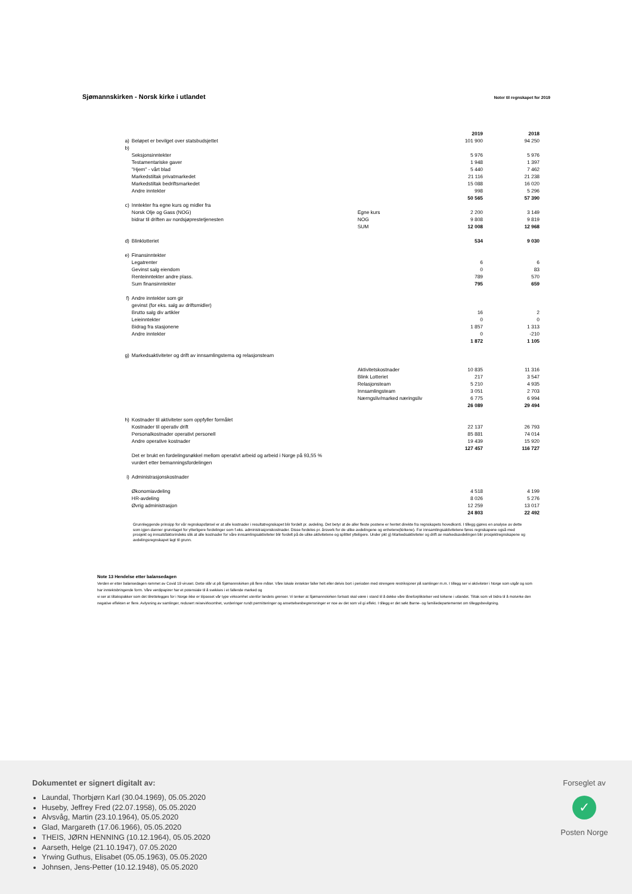Sjømannskirken - Norsk kirke i utlandet Noter til regnskapet for 2019
| | | | 2019 | 2018 |
| a) | Beløpet er bevilget over statsbudsjettet | | 101 900 | 94 250 |
| b) | | | | |
| | Seksjonsinntekter | | 5 976 | 5 976 |
| | Testamentariske gaver | | 1 948 | 1 397 |
| | "Hjem" - vårt blad | | 5 440 | 7 462 |
| | Markedstiltak privatmarkedet | | 21 116 | 21 238 |
| | Markedstiltak bedriftsmarkedet | | 15 088 | 16 020 |
| | Andre inntekter | | 998 | 5 296 |
| | | | 50 565 | 57 390 |
| c) | Inntekter fra egne kurs og midler fra | | | |
| | Norsk Olje og Gass (NOG) | Egne kurs | 2 200 | 3 149 |
| | bidrar til driften av nordsjøprestetjenesten | NOG | 9 808 | 9 819 |
| | | SUM | 12 008 | 12 968 |
| d) | Blinklotteriet | | 534 | 9 030 |
| e) | Finansinntekter | | | |
| | Legatrenter | | 6 | 6 |
| | Gevinst salg eiendom | | 0 | 83 |
| | Renteinntekter andre plass. | | 789 | 570 |
| | Sum finansinntekter | | 795 | 659 |
| f) | Andre inntekter som gir | | | |
| | gevinst (for eks. salg av driftsmidler) | | | |
| | Brutto salg div artikler | | 16 | 2 |
| | Leieinntekter | | 0 | 0 |
| | Bidrag fra stasjonene | | 1 857 | 1 313 |
| | Andre inntekter | | 0 | -210 |
| | | | 1 872 | 1 105 |
| g) | Markedsaktiviteter og drift av innsamlingstema og relasjonsteam | | | |
| | | Aktivitetskostnader | 10 835 | 11 316 |
| | | Blink Lotteriet | 217 | 3 547 |
| | | Relasjonsteam | 5 210 | 4 935 |
| | | Innsamlingsteam | 3 051 | 2 703 |
| | | Nærngsliv/marked næringsliv | 6 775 | 6 994 |
| | | | 26 089 | 29 494 |
| h) | Kostnader til aktiviteter som oppfyller formålet | | | |
| | Kostnader til operativ drift | | 22 137 | 26 793 |
| | Personalkostnader operativt personell | | 85 881 | 74 014 |
| | Andre operative kostnader | | 19 439 | 15 920 |
| | | | 127 457 | 116 727 |
| | Det er brukt en fordelingsnøkkel mellom operativt arbeid og arbeid i Norge på 93,55 % | | | |
| | vurdert etter bemanningsfordelingen | | | |
| i) | Administrasjonskostnader | | | |
| | Økonomiavdeling | | 4 518 | 4 199 |
| | HR-avdeling | | 8 026 | 5 276 |
| | Øvrig administrasjon | | 12 259 | 13 017 |
| | | | 24 803 | 22 492 |
Grunnleggende prinsipp for vår regnskapsførsel er at alle kostnader i resultatregnskapet blir fordelt pr. avdeling. Det betyr at de aller fleste postene er hentet direkte fra regnskapets hovedkonti. I tillegg gjøres en analyse av dette som igjen danner grunnlaget for ytterligere fordelinger som f.eks. administrasjonskostnader. Disse fordeles pr. årsverk for de ulike avdelingene og enhetene(kirkene). For innsamlingsaktivitetene føres regnskapene også med prosjekt og innsatsfaktorindeks slik at alle kostnader for våre innsamlingsaktiviteter blir fordelt på de ulike aktivitetene og splittet ytteligere. Under pkt g) Markedsaktiviteter og drift av markedsavdelingen blir prosjektregnskapene og avdelingsregnskapet lagt til grunn.
Note 13 Hendelse etter balansedagen
Verden er etter balansedagen rammet av Covid 19 viruset. Dette slår ut på Sjømannskirken på flere måter. Våre lokale inntekter faller helt eller delvis bort i perioden med strengere restriksjoner på samlinger m.m. I tillegg ser vi aktiviteter i Norge som utgår og som har inntektsbringende form. Våre verdipapirer har et potensiale til å svekkes i et fallende marked og
vi ser at tiltakspakker som det tilrettelegges for i Norge ikke er tilpasset vår type virksomhet utenfor landets grenser. Vi tenker at Sjømannskirken fortsatt skal være i stand til å dekke våre låneforpliktelser ved kirkene i utlandet. Tiltak som vil bidra til å motvirke den negative effekten er flere. Avlysning av samlinger, redusert reisevirksomhet, vurderinger rundt permitteringer og ansettelsesbegrensninger er noe av det som vil gi effekt. I tillegg er det søkt Barne- og familiedepartementet om tilleggsbevilgning.
Dokumentet er signert digitalt av:
Laundal, Thorbjørn Karl (30.04.1969), 05.05.2020
Huseby, Jeffrey Fred (22.07.1958), 05.05.2020
Alvsvåg, Martin (23.10.1964), 05.05.2020
Glad, Margareth (17.06.1966), 05.05.2020
THEIS, JØRN HENNING (10.12.1964), 05.05.2020
Aarseth, Helge (21.10.1947), 07.05.2020
Yrwing Guthus, Elisabet (05.05.1963), 05.05.2020
Johnsen, Jens-Petter (10.12.1948), 05.05.2020
Forseglet av
✓
Posten Norge